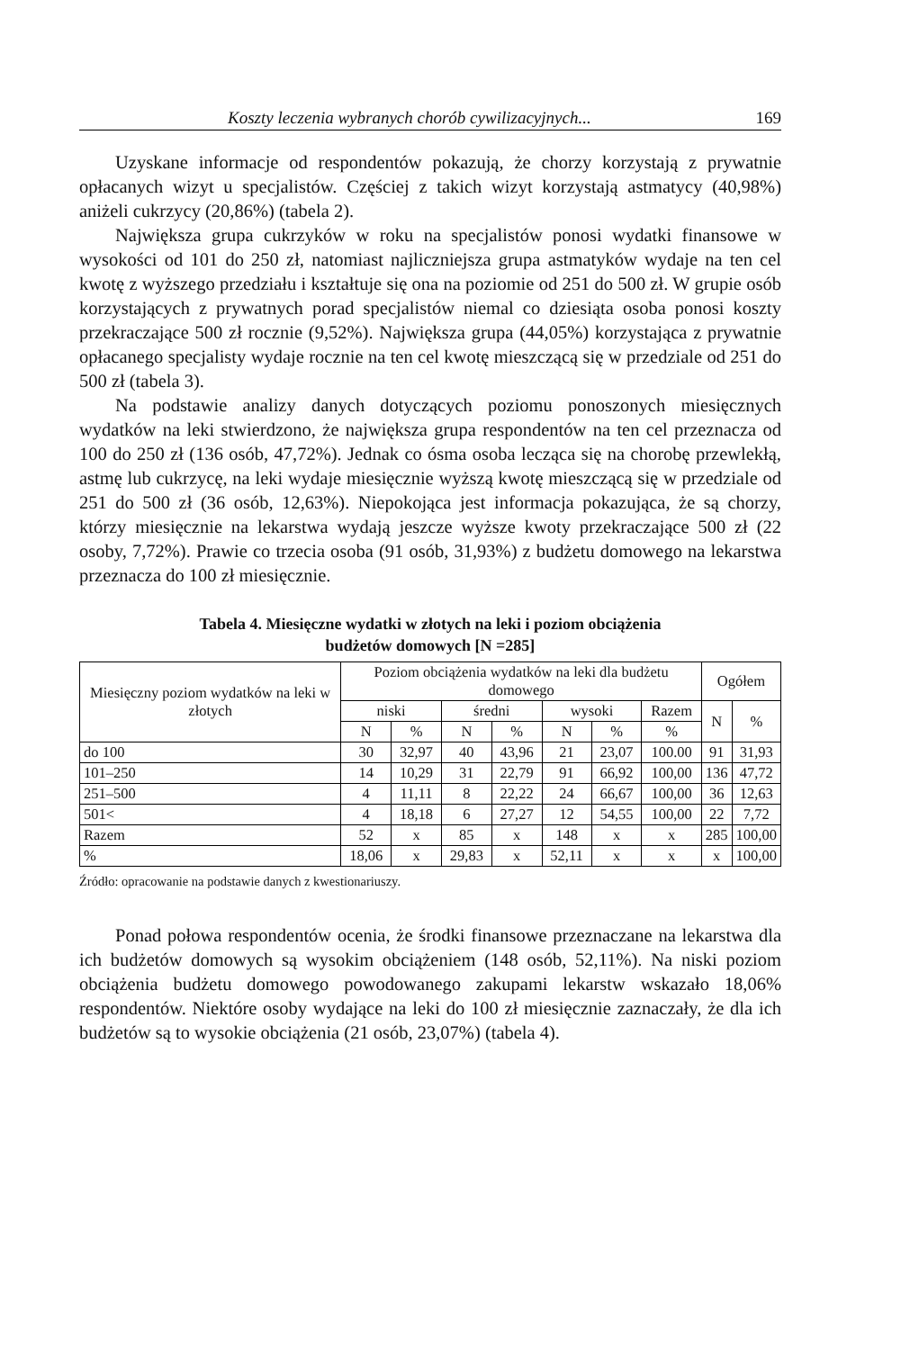Koszty leczenia wybranych chorób cywilizacyjnych... 169
Uzyskane informacje od respondentów pokazują, że chorzy korzystają z prywatnie opłacanych wizyt u specjalistów. Częściej z takich wizyt korzystają astmatycy (40,98%) aniżeli cukrzycy (20,86%) (tabela 2).
Największa grupa cukrzyków w roku na specjalistów ponosi wydatki finansowe w wysokości od 101 do 250 zł, natomiast najliczniejsza grupa astmatyków wydaje na ten cel kwotę z wyższego przedziału i kształtuje się ona na poziomie od 251 do 500 zł. W grupie osób korzystających z prywatnych porad specjalistów niemal co dziesiąta osoba ponosi koszty przekraczające 500 zł rocznie (9,52%). Największa grupa (44,05%) korzystająca z prywatnie opłacanego specjalisty wydaje rocznie na ten cel kwotę mieszczącą się w przedziale od 251 do 500 zł (tabela 3).
Na podstawie analizy danych dotyczących poziomu ponoszonych miesięcznych wydatków na leki stwierdzono, że największa grupa respondentów na ten cel przeznacza od 100 do 250 zł (136 osób, 47,72%). Jednak co ósma osoba lecząca się na chorobę przewlekłą, astmę lub cukrzycę, na leki wydaje miesięcznie wyższą kwotę mieszczącą się w przedziale od 251 do 500 zł (36 osób, 12,63%). Niepokojąca jest informacja pokazująca, że są chorzy, którzy miesięcznie na lekarstwa wydają jeszcze wyższe kwoty przekraczające 500 zł (22 osoby, 7,72%). Prawie co trzecia osoba (91 osób, 31,93%) z budżetu domowego na lekarstwa przeznacza do 100 zł miesięcznie.
Tabela 4. Miesięczne wydatki w złotych na leki i poziom obciążenia
budżetów domowych [N =285]
| Miesięczny poziom wydatków na leki w złotych | Poziom obciążenia wydatków na leki dla budżetu domowego | | | | | | | Ogółem | |
| --- | --- | --- | --- | --- | --- | --- | --- | --- | --- |
| | niski | | średni | | wysoki | | Razem | N | % |
| | N | % | N | % | N | % | % | | |
| do 100 | 30 | 32,97 | 40 | 43,96 | 21 | 23,07 | 100.00 | 91 | 31,93 |
| 101–250 | 14 | 10,29 | 31 | 22,79 | 91 | 66,92 | 100,00 | 136 | 47,72 |
| 251–500 | 4 | 11,11 | 8 | 22,22 | 24 | 66,67 | 100,00 | 36 | 12,63 |
| 501< | 4 | 18,18 | 6 | 27,27 | 12 | 54,55 | 100,00 | 22 | 7,72 |
| Razem | 52 | x | 85 | x | 148 | x | x | 285 | 100,00 |
| % | 18,06 | x | 29,83 | x | 52,11 | x | x | x | 100,00 |
Źródło: opracowanie na podstawie danych z kwestionariuszy.
Ponad połowa respondentów ocenia, że środki finansowe przeznaczane na lekarstwa dla ich budżetów domowych są wysokim obciążeniem (148 osób, 52,11%). Na niski poziom obciążenia budżetu domowego powodowanego zakupami lekarstw wskazało 18,06% respondentów. Niektóre osoby wydające na leki do 100 zł miesięcznie zaznaczały, że dla ich budżetów są to wysokie obciążenia (21 osób, 23,07%) (tabela 4).